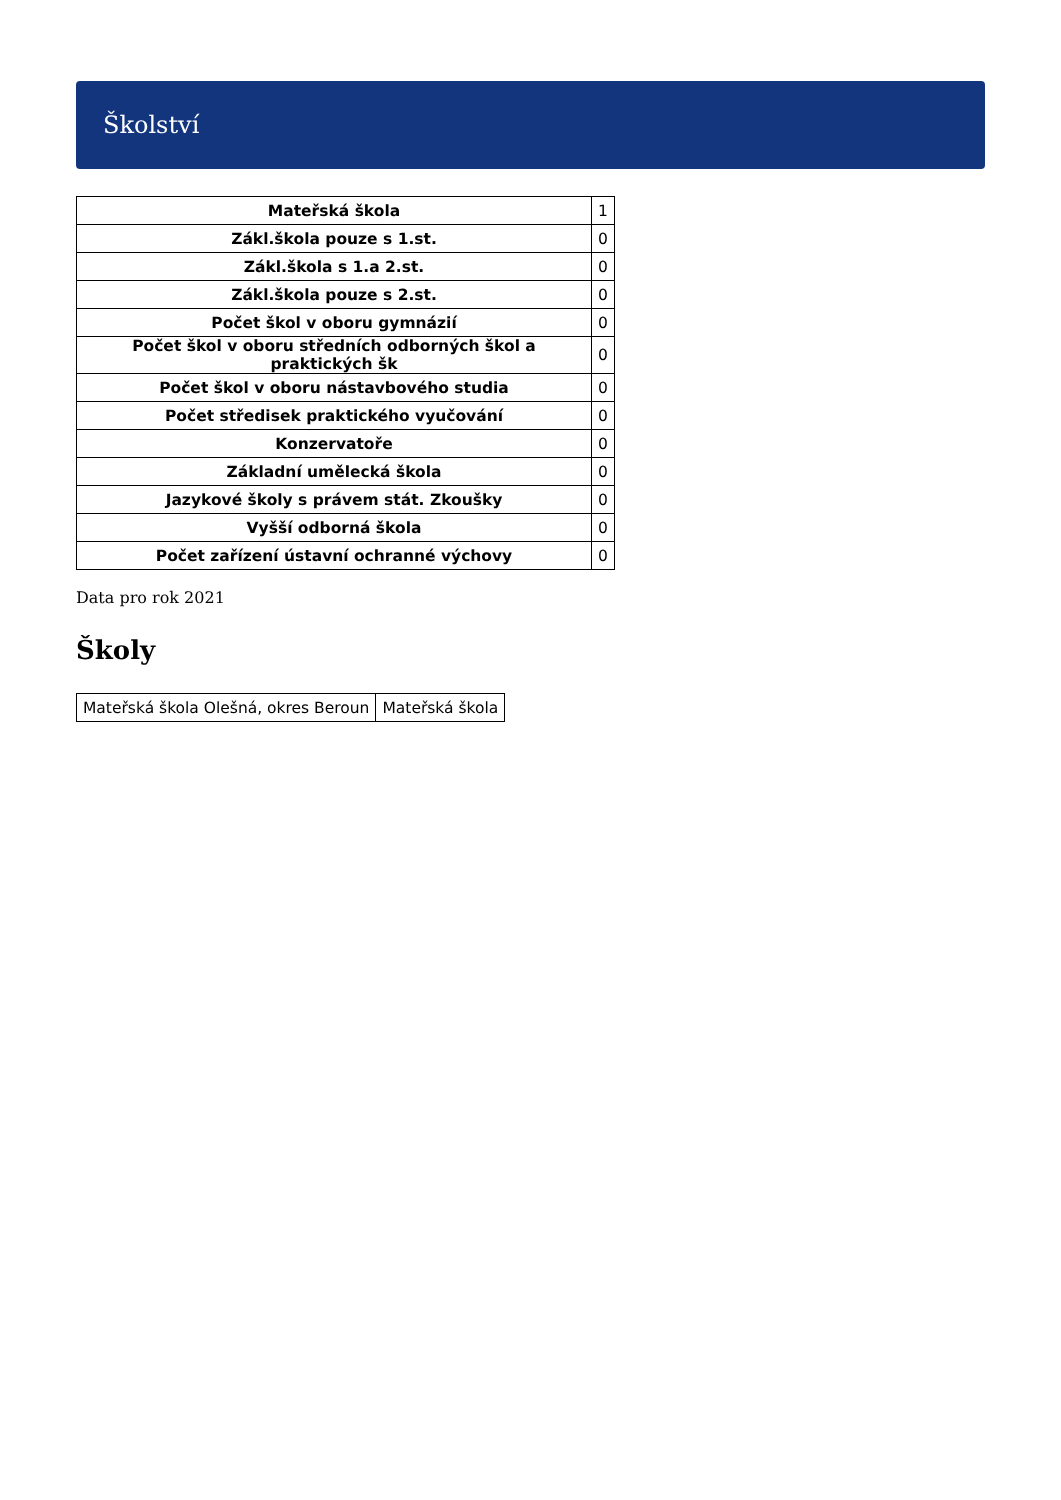Školství
| Mateřská škola | 1 |
| Zákl.škola pouze s 1.st. | 0 |
| Zákl.škola s 1.a 2.st. | 0 |
| Zákl.škola pouze s 2.st. | 0 |
| Počet škol v oboru gymnázií | 0 |
| Počet škol v oboru středních odborných škol a praktických šk | 0 |
| Počet škol v oboru nástavbového studia | 0 |
| Počet středisek praktického vyučování | 0 |
| Konzervatoře | 0 |
| Základní umělecká škola | 0 |
| Jazykové školy s právem stát. Zkoušky | 0 |
| Vyšší odborná škola | 0 |
| Počet zařízení ústavní ochranné výchovy | 0 |
Data pro rok 2021
Školy
| Mateřská škola Olešná, okres Beroun | Mateřská škola |